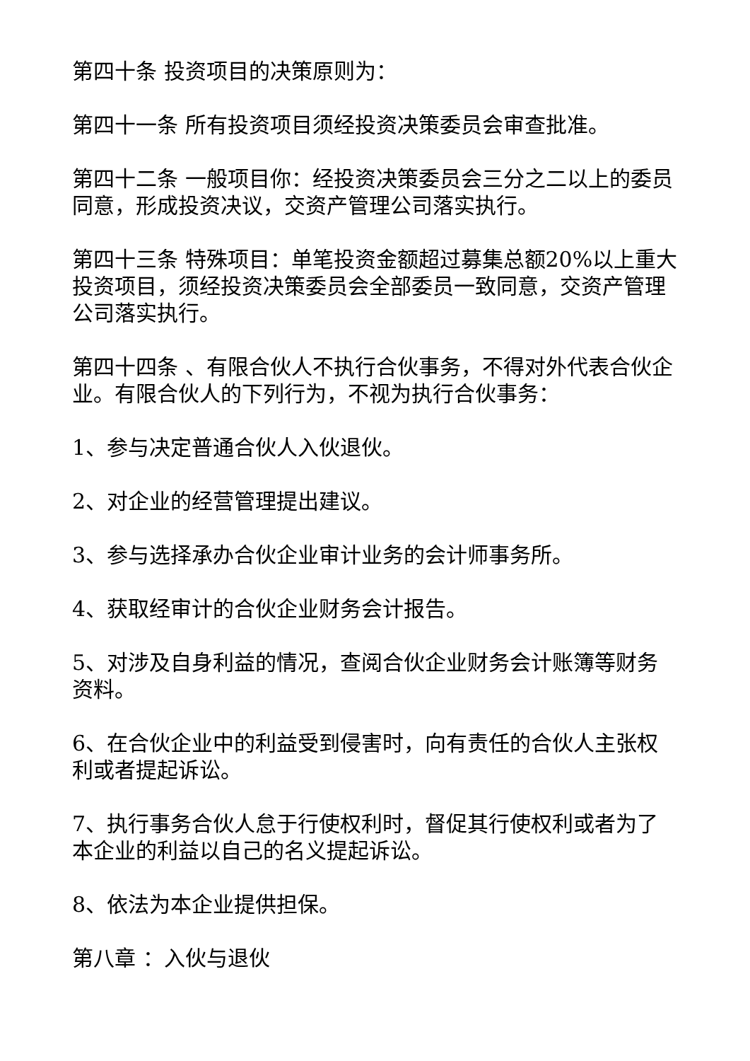第四十条 投资项目的决策原则为：
第四十一条 所有投资项目须经投资决策委员会审查批准。
第四十二条 一般项目你：经投资决策委员会三分之二以上的委员同意，形成投资决议，交资产管理公司落实执行。
第四十三条 特殊项目：单笔投资金额超过募集总额20%以上重大投资项目，须经投资决策委员会全部委员一致同意，交资产管理公司落实执行。
第四十四条 、有限合伙人不执行合伙事务，不得对外代表合伙企业。有限合伙人的下列行为，不视为执行合伙事务：
1、参与决定普通合伙人入伙退伙。
2、对企业的经营管理提出建议。
3、参与选择承办合伙企业审计业务的会计师事务所。
4、获取经审计的合伙企业财务会计报告。
5、对涉及自身利益的情况，查阅合伙企业财务会计账簿等财务资料。
6、在合伙企业中的利益受到侵害时，向有责任的合伙人主张权利或者提起诉讼。
7、执行事务合伙人怠于行使权利时，督促其行使权利或者为了本企业的利益以自己的名义提起诉讼。
8、依法为本企业提供担保。
第八章 ：入伙与退伙